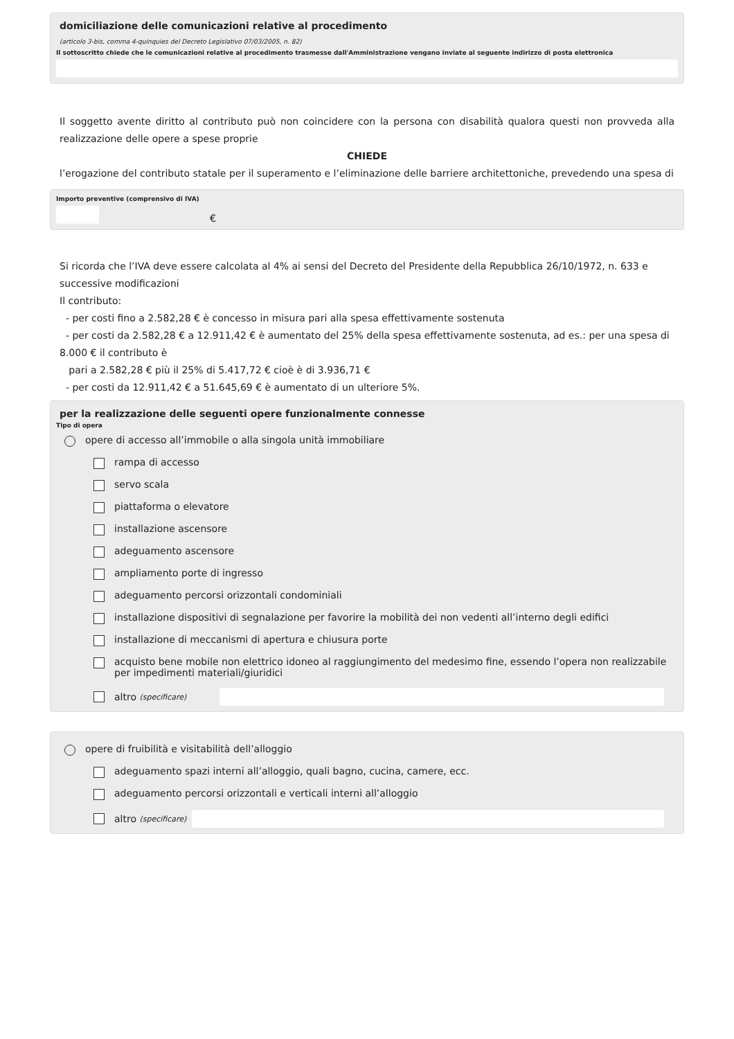domiciliazione delle comunicazioni relative al procedimento
(articolo 3-bis, comma 4-quinquies del Decreto Legislativo 07/03/2005, n. 82)
Il sottoscritto chiede che le comunicazioni relative al procedimento trasmesse dall'Amministrazione vengano inviate al seguente indirizzo di posta elettronica
Il soggetto avente diritto al contributo può non coincidere con la persona con disabilità qualora questi non provveda alla realizzazione delle opere a spese proprie
CHIEDE
l’erogazione del contributo statale per il superamento e l’eliminazione delle barriere architettoniche, prevedendo una spesa di
Importo preventive (comprensivo di IVA)
€
Si ricorda che l’IVA deve essere calcolata al 4% ai sensi del Decreto del Presidente della Repubblica 26/10/1972, n. 633 e successive modificazioni
Il contributo:
- per costi fino a 2.582,28 € è concesso in misura pari alla spesa effettivamente sostenuta
- per costi da 2.582,28 € a 12.911,42 € è aumentato del 25% della spesa effettivamente sostenuta, ad es.: per una spesa di 8.000 € il contributo è
pari a 2.582,28 € più il 25% di 5.417,72 € cioè è di 3.936,71 €
- per costi da 12.911,42 € a 51.645,69 € è aumentato di un ulteriore 5%.
per la realizzazione delle seguenti opere funzionalmente connesse
Tipo di opera
opere di accesso all’immobile o alla singola unità immobiliare
rampa di accesso
servo scala
piattaforma o elevatore
installazione ascensore
adeguamento ascensore
ampliamento porte di ingresso
adeguamento percorsi orizzontali condominiali
installazione dispositivi di segnalazione per favorire la mobilità dei non vedenti all’interno degli edifici
installazione di meccanismi di apertura e chiusura porte
acquisto bene mobile non elettrico idoneo al raggiungimento del medesimo fine, essendo l’opera non realizzabile per impedimenti materiali/giuridici
altro (specificare)
opere di fruibilità e visitabilità dell’alloggio
adeguamento spazi interni all’alloggio, quali bagno, cucina, camere, ecc.
adeguamento percorsi orizzontali e verticali interni all’alloggio
altro (specificare)